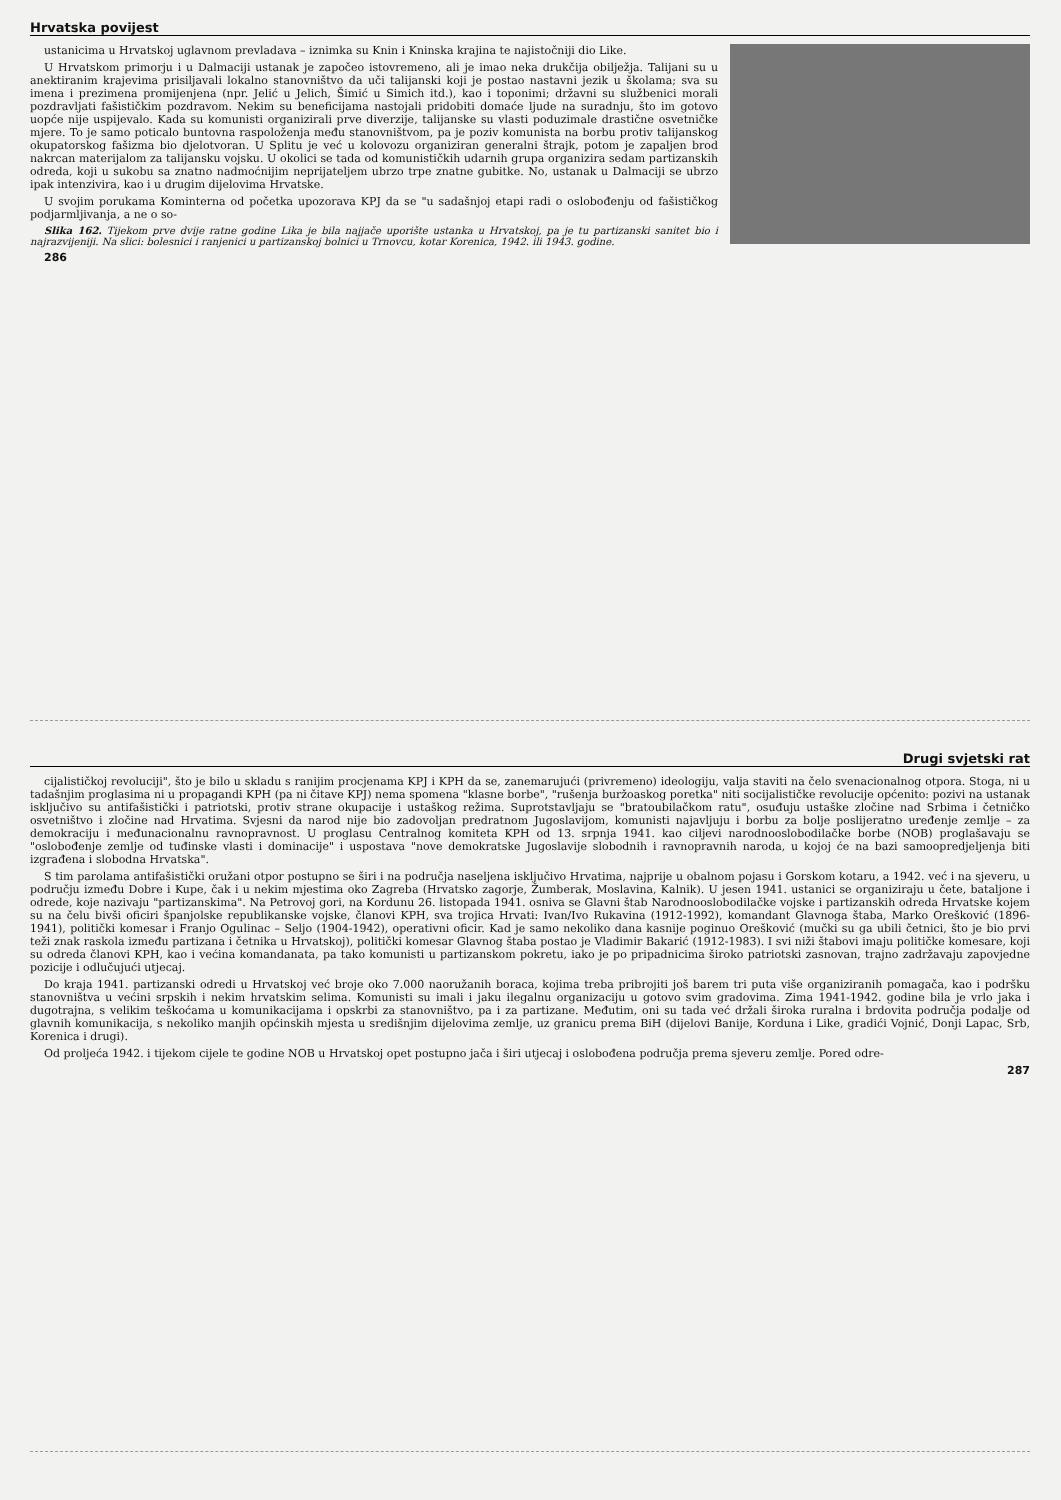Hrvatska povijest
ustanicima u Hrvatskoj uglavnom prevladava – iznimka su Knin i Kninska krajina te najistočniji dio Like.
U Hrvatskom primorju i u Dalmaciji ustanak je započeo istovremeno, ali je imao neka drukčija obilježja. Talijani su u anektiranim krajevima prisiljavali lokalno stanovništvo da uči talijanski koji je postao nastavni jezik u školama; sva su imena i prezimena promijenjena (npr. Jelić u Jelich, Šimić u Simich itd.), kao i toponimi; državni su službenici morali pozdravljati fašističkim pozdravom. Nekim su beneficijama nastojali pridobiti domaće ljude na suradnju, što im gotovo uopće nije uspijevalo. Kada su komunisti organizirali prve diverzije, talijanske su vlasti poduzimale drastične osvetničke mjere. To je samo poticalo buntovna raspoloženja među stanovništvom, pa je poziv komunista na borbu protiv talijanskog okupatorskog fašizma bio djelotvoran. U Splitu je već u kolovozu organiziran generalni štrajk, potom je zapaljen brod nakrcan materijalom za talijansku vojsku. U okolici se tada od komunističkih udarnih grupa organizira sedam partizanskih odreda, koji u sukobu sa znatno nadmoćnijim neprijateljem ubrzo trpe znatne gubitke. No, ustanak u Dalmaciji se ubrzo ipak intenzivira, kao i u drugim dijelovima Hrvatske.
U svojim porukama Kominterna od početka upozorava KPJ da se "u sadašnjoj etapi radi o oslobođenju od fašističkog podjarmljivanja, a ne o so-
Slika 162. Tijekom prve dvije ratne godine Lika je bila najjače uporište ustanka u Hrvatskoj, pa je tu partizanski sanitet bio i najrazvijeniji. Na slici: bolesnici i ranjenici u partizanskoj bolnici u Trnovcu, kotar Korenica, 1942. ili 1943. godine.
286
Drugi svjetski rat
cijalističkoj revoluciji", što je bilo u skladu s ranijim procjenama KPJ i KPH da se, zanemarujući (privremeno) ideologiju, valja staviti na čelo svenacionalnog otpora. Stoga, ni u tadašnjim proglasima ni u propagandi KPH (pa ni čitave KPJ) nema spomena "klasne borbe", "rušenja buržoaskog poretka" niti socijalističke revolucije općenito: pozivi na ustanak isključivo su antifašistički i patriotski, protiv strane okupacije i ustaškog režima. Suprotstavljaju se "bratoubilačkom ratu", osuđuju ustaške zločine nad Srbima i četničko osvetništvo i zločine nad Hrvatima. Svjesni da narod nije bio zadovoljan predratnom Jugoslavijom, komunisti najavljuju i borbu za bolje poslijeratno uređenje zemlje – za demokraciju i međunacionalnu ravnopravnost. U proglasu Centralnog komiteta KPH od 13. srpnja 1941. kao ciljevi narodnooslobodilačke borbe (NOB) proglašavaju se "oslobođenje zemlje od tuđinske vlasti i dominacije" i uspostava "nove demokratske Jugoslavije slobodnih i ravnopravnih naroda, u kojoj će na bazi samoopredjeljenja biti izgrađena i slobodna Hrvatska".
S tim parolama antifašistički oružani otpor postupno se širi i na područja naseljena isključivo Hrvatima, najprije u obalnom pojasu i Gorskom kotaru, a 1942. već i na sjeveru, u području između Dobre i Kupe, čak i u nekim mjestima oko Zagreba (Hrvatsko zagorje, Žumberak, Moslavina, Kalnik). U jesen 1941. ustanici se organiziraju u čete, bataljone i odrede, koje nazivaju "partizanskima". Na Petrovoj gori, na Kordunu 26. listopada 1941. osniva se Glavni štab Narodnooslobodilačke vojske i partizanskih odreda Hrvatske kojem su na čelu bivši oficiri španjolske republikanske vojske, članovi KPH, sva trojica Hrvati: Ivan/Ivo Rukavina (1912-1992), komandant Glavnoga štaba, Marko Orešković (1896-1941), politički komesar i Franjo Ogulinac – Seljo (1904-1942), operativni oficir. Kad je samo nekoliko dana kasnije poginuo Orešković (mučki su ga ubili četnici, što je bio prvi teži znak raskola između partizana i četnika u Hrvatskoj), politički komesar Glavnog štaba postao je Vladimir Bakarić (1912-1983). I svi niži štabovi imaju političke komesare, koji su odreda članovi KPH, kao i većina komandanata, pa tako komunisti u partizanskom pokretu, iako je po pripadnicima široko patriotski zasnovan, trajno zadržavaju zapovjedne pozicije i odlučujući utjecaj.
Do kraja 1941. partizanski odredi u Hrvatskoj već broje oko 7.000 naoružanih boraca, kojima treba pribrojiti još barem tri puta više organiziranih pomagača, kao i podršku stanovništva u većini srpskih i nekim hrvatskim selima. Komunisti su imali i jaku ilegalnu organizaciju u gotovo svim gradovima. Zima 1941-1942. godine bila je vrlo jaka i dugotrajna, s velikim teškoćama u komunikacijama i opskrbi za stanovništvo, pa i za partizane. Međutim, oni su tada već držali široka ruralna i brdovita područja podalje od glavnih komunikacija, s nekoliko manjih općinskih mjesta u središnjim dijelovima zemlje, uz granicu prema BiH (dijelovi Banije, Korduna i Like, gradići Vojnić, Donji Lapac, Srb, Korenica i drugi).
Od proljeća 1942. i tijekom cijele te godine NOB u Hrvatskoj opet postupno jača i širi utjecaj i oslobođena područja prema sjeveru zemlje. Pored odre-
287